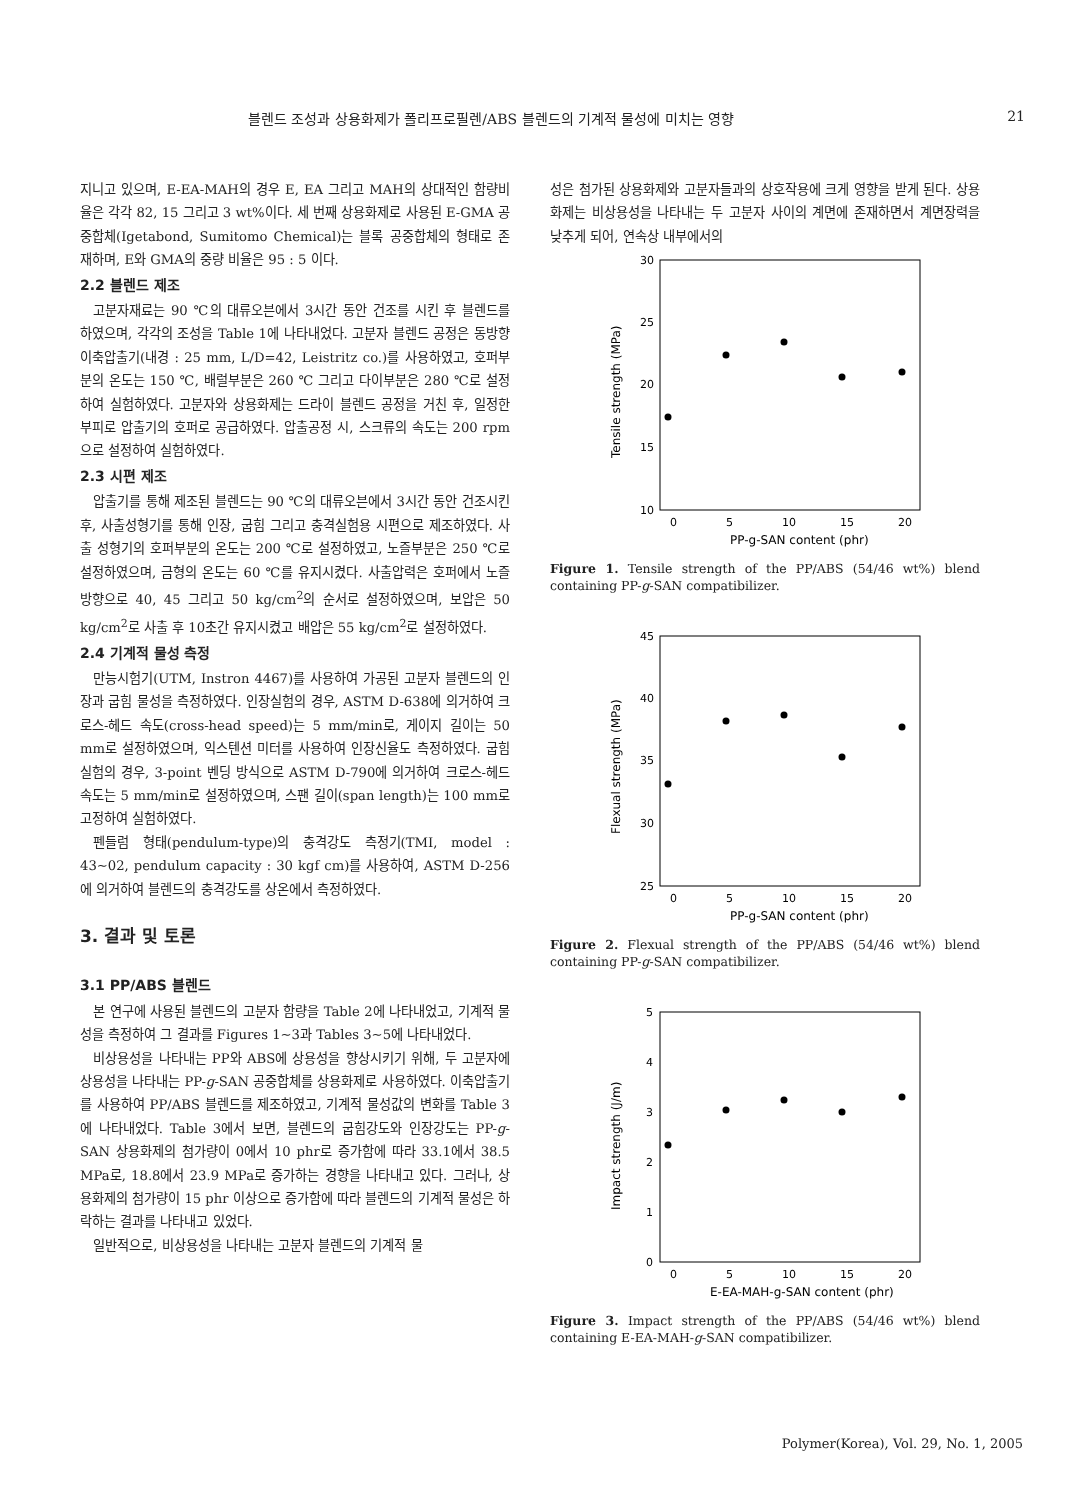블렌드 조성과 상용화제가 폴리프로필렌/ABS 블렌드의 기계적 물성에 미치는 영향 21
지니고 있으며, E-EA-MAH의 경우 E, EA 그리고 MAH의 상대적인 함량비율은 각각 82, 15 그리고 3 wt%이다. 세 번째 상용화제로 사용된 E-GMA 공중합체(Igetabond, Sumitomo Chemical)는 블록 공중합체의 형태로 존재하며, E와 GMA의 중량 비율은 95 : 5 이다.
2.2 블렌드 제조
고분자재료는 90 ℃의 대류오븐에서 3시간 동안 건조를 시킨 후 블렌드를 하였으며, 각각의 조성을 Table 1에 나타내었다. 고분자 블렌드 공정은 동방향 이축압출기(내경 : 25 mm, L/D=42, Leistritz co.)를 사용하였고, 호퍼부분의 온도는 150 ℃, 배럴부분은 260 ℃ 그리고 다이부분은 280 ℃로 설정하여 실험하였다. 고분자와 상용화제는 드라이 블렌드 공정을 거친 후, 일정한 부피로 압출기의 호퍼로 공급하였다. 압출공정 시, 스크류의 속도는 200 rpm으로 설정하여 실험하였다.
2.3 시편 제조
압출기를 통해 제조된 블렌드는 90 ℃의 대류오븐에서 3시간 동안 건조시킨 후, 사출성형기를 통해 인장, 굽힘 그리고 충격실험용 시편으로 제조하였다. 사출 성형기의 호퍼부분의 온도는 200 ℃로 설정하였고, 노즐부분은 250 ℃로 설정하였으며, 금형의 온도는 60 ℃를 유지시켰다. 사출압력은 호퍼에서 노즐 방향으로 40, 45 그리고 50 kg/cm<sup>2</sup>의 순서로 설정하였으며, 보압은 50 kg/cm<sup>2</sup>로 사출 후 10초간 유지시켰고 배압은 55 kg/cm<sup>2</sup>로 설정하였다.
2.4 기계적 물성 측정
만능시험기(UTM, Instron 4467)를 사용하여 가공된 고분자 블렌드의 인장과 굽힘 물성을 측정하였다. 인장실험의 경우, ASTM D-638에 의거하여 크로스-헤드 속도(cross-head speed)는 5 mm/min로, 게이지 길이는 50 mm로 설정하였으며, 익스텐션 미터를 사용하여 인장신율도 측정하였다. 굽힘실험의 경우, 3-point 벤딩 방식으로 ASTM D-790에 의거하여 크로스-헤드 속도는 5 mm/min로 설정하였으며, 스팬 길이(span length)는 100 mm로 고정하여 실험하였다.
펜들럼 형태(pendulum-type)의 충격강도 측정기(TMI, model : 43~02, pendulum capacity : 30 kgf cm)를 사용하여, ASTM D-256에 의거하여 블렌드의 충격강도를 상온에서 측정하였다.
3. 결과 및 토론
3.1 PP/ABS 블렌드
본 연구에 사용된 블렌드의 고분자 함량을 Table 2에 나타내었고, 기계적 물성을 측정하여 그 결과를 Figures 1~3과 Tables 3~5에 나타내었다.
비상용성을 나타내는 PP와 ABS에 상용성을 향상시키기 위해, 두 고분자에 상용성을 나타내는 PP-g-SAN 공중합체를 상용화제로 사용하였다. 이축압출기를 사용하여 PP/ABS 블렌드를 제조하였고, 기계적 물성값의 변화를 Table 3에 나타내었다. Table 3에서 보면, 블렌드의 굽힘강도와 인장강도는 PP-g-SAN 상용화제의 첨가량이 0에서 10 phr로 증가함에 따라 33.1에서 38.5 MPa로, 18.8에서 23.9 MPa로 증가하는 경향을 나타내고 있다. 그러나, 상용화제의 첨가량이 15 phr 이상으로 증가함에 따라 블렌드의 기계적 물성은 하락하는 결과를 나타내고 있었다.
일반적으로, 비상용성을 나타내는 고분자 블렌드의 기계적 물
성은 첨가된 상용화제와 고분자들과의 상호작용에 크게 영향을 받게 된다. 상용화제는 비상용성을 나타내는 두 고분자 사이의 계면에 존재하면서 계면장력을 낮추게 되어, 연속상 내부에서의
30
25
20
15
10
0
5
10
15
20
PP-g-SAN content (phr)
Tensile strength (MPa)
Figure 1. Tensile strength of the PP/ABS (54/46 wt%) blend containing PP-g-SAN compatibilizer.
45
40
35
30
25
0
5
10
15
20
PP-g-SAN content (phr)
Flexual strength (MPa)
Figure 2. Flexual strength of the PP/ABS (54/46 wt%) blend containing PP-g-SAN compatibilizer.
5
4
3
2
1
0
0
5
10
15
20
E-EA-MAH-g-SAN content (phr)
Impact strength (J/m)
Figure 3. Impact strength of the PP/ABS (54/46 wt%) blend containing E-EA-MAH-g-SAN compatibilizer.
Polymer(Korea), Vol. 29, No. 1, 2005